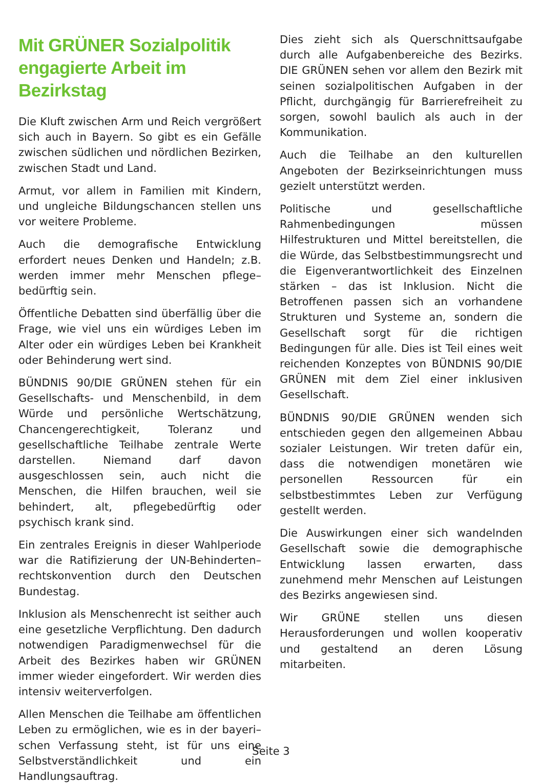Mit GRÜNER Sozialpolitik engagierte Arbeit im Bezirkstag
Die Kluft zwischen Arm und Reich vergrößert sich auch in Bayern. So gibt es ein Gefälle zwischen südlichen und nördlichen Bezirken, zwischen Stadt und Land.
Armut, vor allem in Familien mit Kindern, und ungleiche Bildungschancen stellen uns vor weitere Probleme.
Auch die demografische Entwicklung erfordert neues Denken und Handeln; z.B. werden immer mehr Menschen pflege–bedürftig sein.
Öffentliche Debatten sind überfällig über die Frage, wie viel uns ein würdiges Leben im Alter oder ein würdiges Leben bei Krankheit oder Behinderung wert sind.
BÜNDNIS 90/DIE GRÜNEN stehen für ein Gesellschafts- und Menschenbild, in dem Würde und persönliche Wertschätzung, Chancengerechtigkeit, Toleranz und gesellschaftliche Teilhabe zentrale Werte darstellen. Niemand darf davon ausgeschlossen sein, auch nicht die Menschen, die Hilfen brauchen, weil sie behindert, alt, pflegebedürftig oder psychisch krank sind.
Ein zentrales Ereignis in dieser Wahlperiode war die Ratifizierung der UN-Behinderten–rechtskonvention durch den Deutschen Bundestag.
Inklusion als Menschenrecht ist seither auch eine gesetzliche Verpflichtung. Den dadurch notwendigen Paradigmenwechsel für die Arbeit des Bezirkes haben wir GRÜNEN immer wieder eingefordert. Wir werden dies intensiv weiterverfolgen.
Allen Menschen die Teilhabe am öffentlichen Leben zu ermöglichen, wie es in der bayeri–schen Verfassung steht, ist für uns eine Selbstverständlichkeit und ein Handlungsauftrag.
Dies zieht sich als Querschnittsaufgabe durch alle Aufgabenbereiche des Bezirks. DIE GRÜNEN sehen vor allem den Bezirk mit seinen sozialpolitischen Aufgaben in der Pflicht, durchgängig für Barrierefreiheit zu sorgen, sowohl baulich als auch in der Kommunikation.
Auch die Teilhabe an den kulturellen Angeboten der Bezirkseinrichtungen muss gezielt unterstützt werden.
Politische und gesellschaftliche Rahmenbedingungen müssen Hilfestrukturen und Mittel bereitstellen, die die Würde, das Selbstbestimmungsrecht und die Eigenverantwortlichkeit des Einzelnen stärken – das ist Inklusion. Nicht die Betroffenen passen sich an vorhandene Strukturen und Systeme an, sondern die Gesellschaft sorgt für die richtigen Bedingungen für alle. Dies ist Teil eines weit reichenden Konzeptes von BÜNDNIS 90/DIE GRÜNEN mit dem Ziel einer inklusiven Gesellschaft.
BÜNDNIS 90/DIE GRÜNEN wenden sich entschieden gegen den allgemeinen Abbau sozialer Leistungen. Wir treten dafür ein, dass die notwendigen monetären wie personellen Ressourcen für ein selbstbestimmtes Leben zur Verfügung gestellt werden.
Die Auswirkungen einer sich wandelnden Gesellschaft sowie die demographische Entwicklung lassen erwarten, dass zunehmend mehr Menschen auf Leistungen des Bezirks angewiesen sind.
Wir GRÜNE stellen uns diesen Herausforderungen und wollen kooperativ und gestaltend an deren Lösung mitarbeiten.
Seite 3